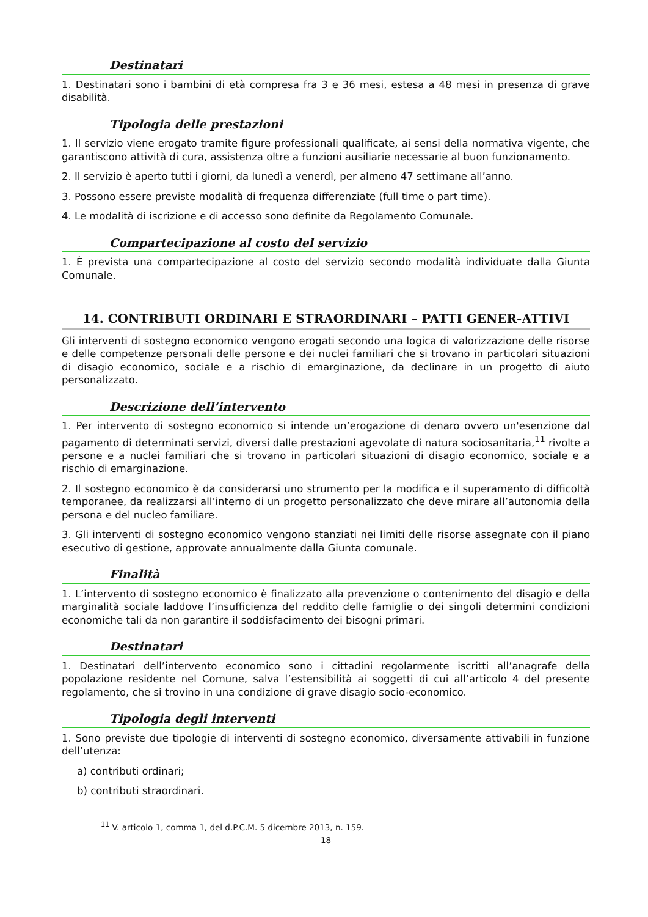Destinatari
1. Destinatari sono i bambini di età compresa fra 3 e 36 mesi, estesa a 48 mesi in presenza di grave disabilità.
Tipologia delle prestazioni
1. Il servizio viene erogato tramite figure professionali qualificate, ai sensi della normativa vigente, che garantiscono attività di cura, assistenza oltre a funzioni ausiliarie necessarie al buon funzionamento.
2. Il servizio è aperto tutti i giorni, da lunedì a venerdì, per almeno 47 settimane all’anno.
3. Possono essere previste modalità di frequenza differenziate (full time o part time).
4. Le modalità di iscrizione e di accesso sono definite da Regolamento Comunale.
Compartecipazione al costo del servizio
1. È prevista una compartecipazione al costo del servizio secondo modalità individuate dalla Giunta Comunale.
14. CONTRIBUTI ORDINARI E STRAORDINARI – PATTI GENER-ATTIVI
Gli interventi di sostegno economico vengono erogati secondo una logica di valorizzazione delle risorse e delle competenze personali delle persone e dei nuclei familiari che si trovano in particolari situazioni di disagio economico, sociale e a rischio di emarginazione, da declinare in un progetto di aiuto personalizzato.
Descrizione dell’intervento
1. Per intervento di sostegno economico si intende un’erogazione di denaro ovvero un'esenzione dal pagamento di determinati servizi, diversi dalle prestazioni agevolate di natura sociosanitaria,<sup>11</sup> rivolte a persone e a nuclei familiari che si trovano in particolari situazioni di disagio economico, sociale e a rischio di emarginazione.
2. Il sostegno economico è da considerarsi uno strumento per la modifica e il superamento di difficoltà temporanee, da realizzarsi all’interno di un progetto personalizzato che deve mirare all’autonomia della persona e del nucleo familiare.
3. Gli interventi di sostegno economico vengono stanziati nei limiti delle risorse assegnate con il piano esecutivo di gestione, approvate annualmente dalla Giunta comunale.
Finalità
1. L’intervento di sostegno economico è finalizzato alla prevenzione o contenimento del disagio e della marginalità sociale laddove l’insufficienza del reddito delle famiglie o dei singoli determini condizioni economiche tali da non garantire il soddisfacimento dei bisogni primari.
Destinatari
1. Destinatari dell’intervento economico sono i cittadini regolarmente iscritti all’anagrafe della popolazione residente nel Comune, salva l’estensibilità ai soggetti di cui all’articolo 4 del presente regolamento, che si trovino in una condizione di grave disagio socio-economico.
Tipologia degli interventi
1. Sono previste due tipologie di interventi di sostegno economico, diversamente attivabili in funzione dell’utenza:
a) contributi ordinari;
b) contributi straordinari.
<sup>11</sup> V. articolo 1, comma 1, del d.P.C.M. 5 dicembre 2013, n. 159.
18